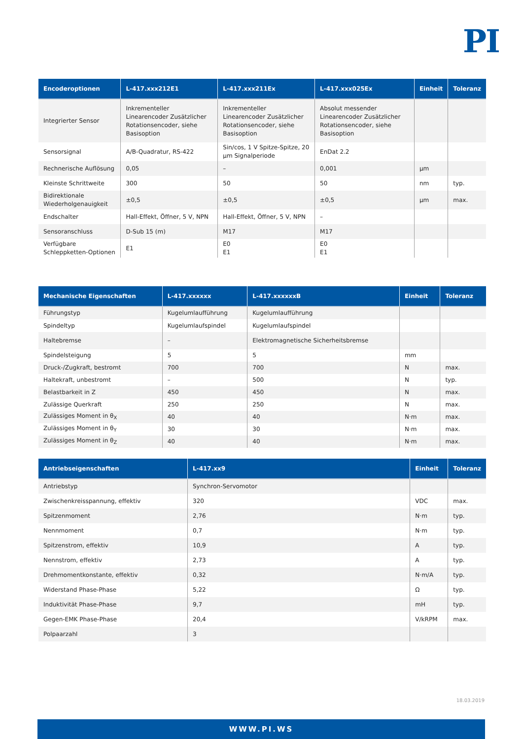PI
| Encoderoptionen | L-417.xxx212E1 | L-417.xxx211Ex | L-417.xxx025Ex | Einheit | Toleranz |
| --- | --- | --- | --- | --- | --- |
| Integrierter Sensor | Inkrementeller Linearencoder Zusätzlicher Rotationsencoder, siehe Basisoption | Inkrementeller Linearencoder Zusätzlicher Rotationsencoder, siehe Basisoption | Absolut messender Linearencoder Zusätzlicher Rotationsencoder, siehe Basisoption | | |
| Sensorsignal | A/B-Quadratur, RS-422 | Sin/cos, 1 V Spitze-Spitze, 20 µm Signalperiode | EnDat 2.2 | | |
| Rechnerische Auflösung | 0,05 | – | 0,001 | µm | |
| Kleinste Schrittweite | 300 | 50 | 50 | nm | typ. |
| Bidirektionale Wiederholgenauigkeit | ±0,5 | ±0,5 | ±0,5 | µm | max. |
| Endschalter | Hall-Effekt, Öffner, 5 V, NPN | Hall-Effekt, Öffner, 5 V, NPN | – | | |
| Sensoranschluss | D-Sub 15 (m) | M17 | M17 | | |
| Verfügbare Schleppketten-Optionen | E1 | E0 E1 | E0 E1 | | |
| Mechanische Eigenschaften | L-417.xxxxxx | L-417.xxxxxxB | Einheit | Toleranz |
| --- | --- | --- | --- | --- |
| Führungstyp | Kugelumlaufführung | Kugelumlaufführung | | |
| Spindeltyp | Kugelumlaufspindel | Kugelumlaufspindel | | |
| Haltebremse | – | Elektromagnetische Sicherheitsbremse | | |
| Spindelsteigung | 5 | 5 | mm | |
| Druck-/Zugkraft, bestromt | 700 | 700 | N | max. |
| Haltekraft, unbestromt | – | 500 | N | typ. |
| Belastbarkeit in Z | 450 | 450 | N | max. |
| Zulässige Querkraft | 250 | 250 | N | max. |
| Zulässiges Moment in θ<sub>X</sub> | 40 | 40 | N·m | max. |
| Zulässiges Moment in θ<sub>Y</sub> | 30 | 30 | N·m | max. |
| Zulässiges Moment in θ<sub>Z</sub> | 40 | 40 | N·m | max. |
| Antriebseigenschaften | L-417.xx9 | Einheit | Toleranz |
| --- | --- | --- | --- |
| Antriebstyp | Synchron-Servomotor | | |
| Zwischenkreisspannung, effektiv | 320 | VDC | max. |
| Spitzenmoment | 2,76 | N·m | typ. |
| Nennmoment | 0,7 | N·m | typ. |
| Spitzenstrom, effektiv | 10,9 | A | typ. |
| Nennstrom, effektiv | 2,73 | A | typ. |
| Drehmomentkonstante, effektiv | 0,32 | N·m/A | typ. |
| Widerstand Phase-Phase | 5,22 | Ω | typ. |
| Induktivität Phase-Phase | 9,7 | mH | typ. |
| Gegen-EMK Phase-Phase | 20,4 | V/kRPM | max. |
| Polpaarzahl | 3 | | |
18.03.2019
WWW.PI.WS